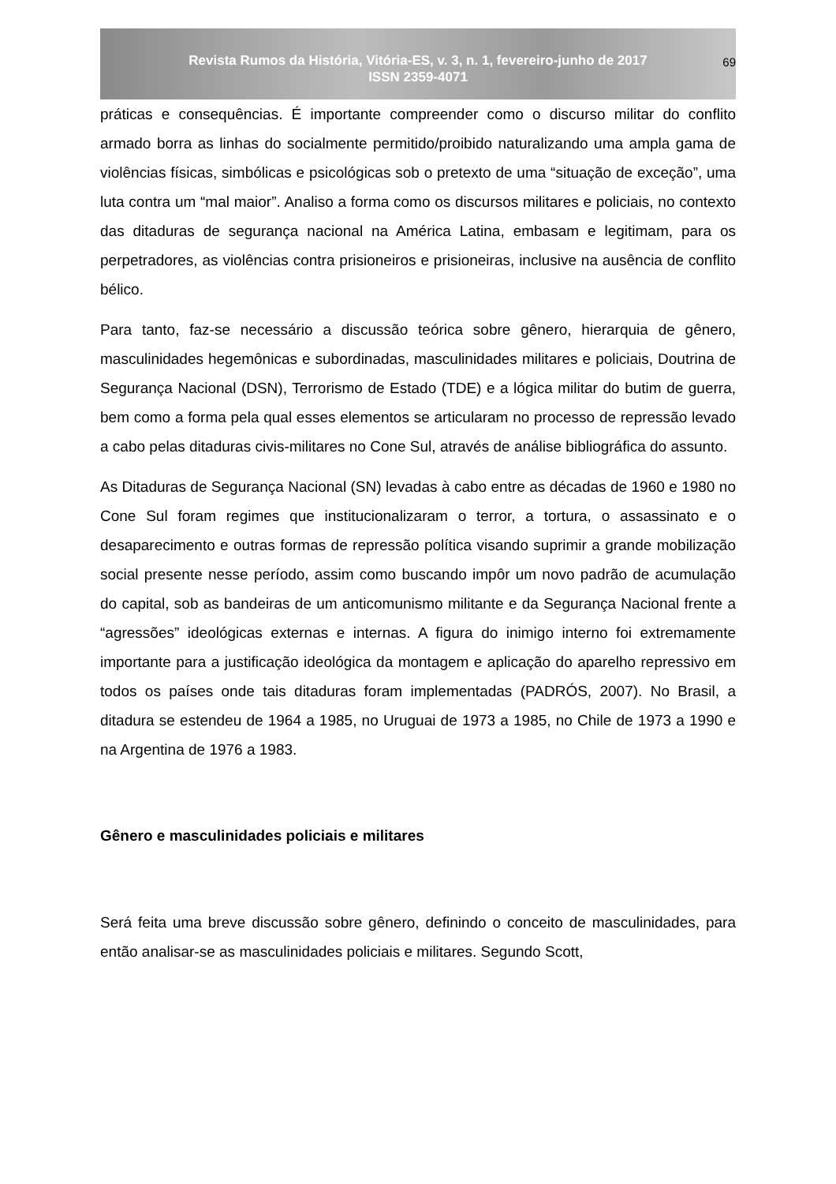Revista Rumos da História, Vitória-ES, v. 3, n. 1, fevereiro-junho de 2017
ISSN 2359-4071
69
práticas e consequências. É importante compreender como o discurso militar do conflito armado borra as linhas do socialmente permitido/proibido naturalizando uma ampla gama de violências físicas, simbólicas e psicológicas sob o pretexto de uma “situação de exceção”, uma luta contra um “mal maior”. Analiso a forma como os discursos militares e policiais, no contexto das ditaduras de segurança nacional na América Latina, embasam e legitimam, para os perpetradores, as violências contra prisioneiros e prisioneiras, inclusive na ausência de conflito bélico.
Para tanto, faz-se necessário a discussão teórica sobre gênero, hierarquia de gênero, masculinidades hegemônicas e subordinadas, masculinidades militares e policiais, Doutrina de Segurança Nacional (DSN), Terrorismo de Estado (TDE) e a lógica militar do butim de guerra, bem como a forma pela qual esses elementos se articularam no processo de repressão levado a cabo pelas ditaduras civis-militares no Cone Sul, através de análise bibliográfica do assunto.
As Ditaduras de Segurança Nacional (SN) levadas à cabo entre as décadas de 1960 e 1980 no Cone Sul foram regimes que institucionalizaram o terror, a tortura, o assassinato e o desaparecimento e outras formas de repressão política visando suprimir a grande mobilização social presente nesse período, assim como buscando impôr um novo padrão de acumulação do capital, sob as bandeiras de um anticomunismo militante e da Segurança Nacional frente a “agressões” ideológicas externas e internas. A figura do inimigo interno foi extremamente importante para a justificação ideológica da montagem e aplicação do aparelho repressivo em todos os países onde tais ditaduras foram implementadas (PADRÓS, 2007). No Brasil, a ditadura se estendeu de 1964 a 1985, no Uruguai de 1973 a 1985, no Chile de 1973 a 1990 e na Argentina de 1976 a 1983.
Gênero e masculinidades policiais e militares
Será feita uma breve discussão sobre gênero, definindo o conceito de masculinidades, para então analisar-se as masculinidades policiais e militares. Segundo Scott,